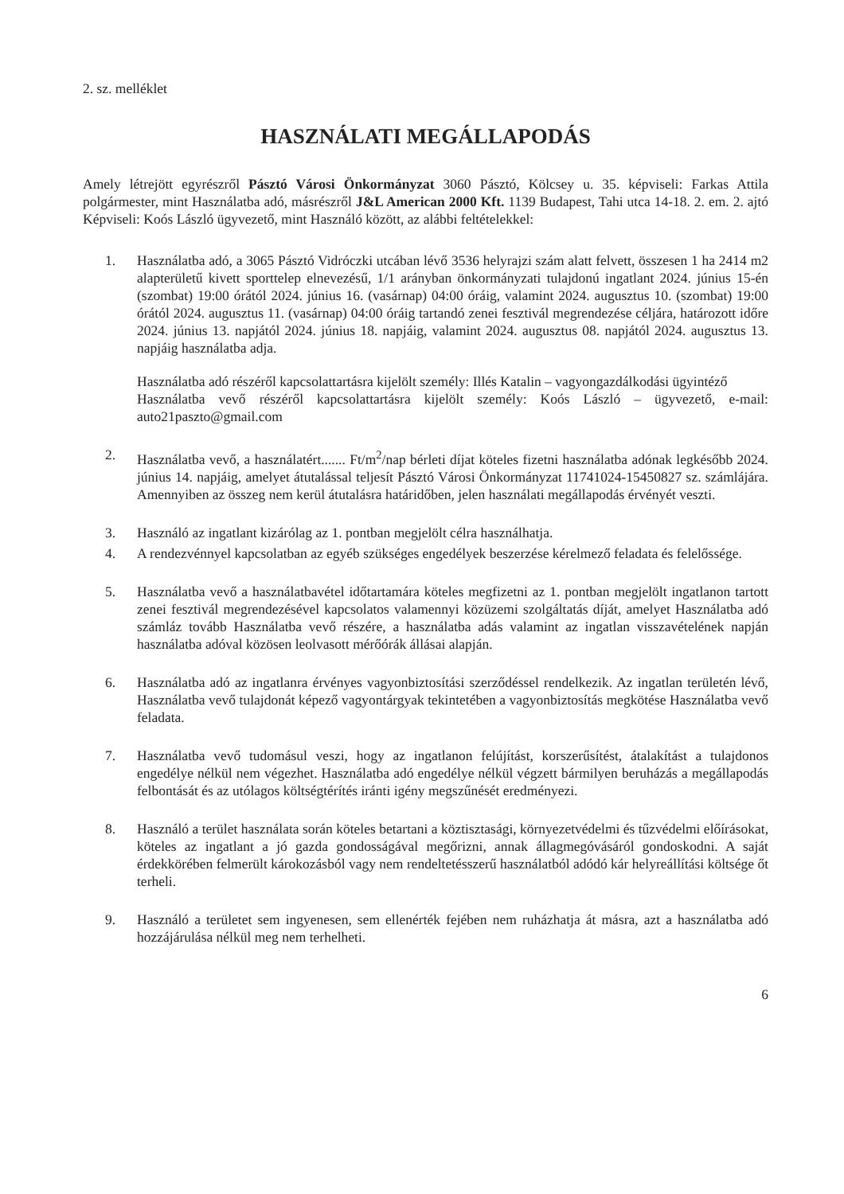2. sz. melléklet
HASZNÁLATI MEGÁLLAPODÁS
Amely létrejött egyrészről Pásztó Városi Önkormányzat 3060 Pásztó, Kölcsey u. 35. képviseli: Farkas Attila polgármester, mint Használatba adó, másrészről J&L American 2000 Kft. 1139 Budapest, Tahi utca 14-18. 2. em. 2. ajtó Képviseli: Koós László ügyvezető, mint Használó között, az alábbi feltételekkel:
1. Használatba adó, a 3065 Pásztó Vidróczki utcában lévő 3536 helyrajzi szám alatt felvett, összesen 1 ha 2414 m2 alapterületű kivett sporttelep elnevezésű, 1/1 arányban önkormányzati tulajdonú ingatlant 2024. június 15-én (szombat) 19:00 órától 2024. június 16. (vasárnap) 04:00 óráig, valamint 2024. augusztus 10. (szombat) 19:00 órától 2024. augusztus 11. (vasárnap) 04:00 óráig tartandó zenei fesztivál megrendezése céljára, határozott időre 2024. június 13. napjától 2024. június 18. napjáig, valamint 2024. augusztus 08. napjától 2024. augusztus 13. napjáig használatba adja.
Használatba adó részéről kapcsolattartásra kijelölt személy: Illés Katalin – vagyongazdálkodási ügyintéző
Használatba vevő részéről kapcsolattartásra kijelölt személy: Koós László – ügyvezető, e-mail: auto21paszto@gmail.com
2. Használatba vevő, a használatért....... Ft/m<sup>2</sup>/nap bérleti díjat köteles fizetni használatba adónak legkésőbb 2024. június 14. napjáig, amelyet átutalással teljesít Pásztó Városi Önkormányzat 11741024-15450827 sz. számlájára. Amennyiben az összeg nem kerül átutalásra határidőben, jelen használati megállapodás érvényét veszti.
3. Használó az ingatlant kizárólag az 1. pontban megjelölt célra használhatja.
4. A rendezvénnyel kapcsolatban az egyéb szükséges engedélyek beszerzése kérelmező feladata és felelőssége.
5. Használatba vevő a használatbavétel időtartamára köteles megfizetni az 1. pontban megjelölt ingatlanon tartott zenei fesztivál megrendezésével kapcsolatos valamennyi közüzemi szolgáltatás díját, amelyet Használatba adó számláz tovább Használatba vevő részére, a használatba adás valamint az ingatlan visszavételének napján használatba adóval közösen leolvasott mérőórák állásai alapján.
6. Használatba adó az ingatlanra érvényes vagyonbiztosítási szerződéssel rendelkezik. Az ingatlan területén lévő, Használatba vevő tulajdonát képező vagyontárgyak tekintetében a vagyonbiztosítás megkötése Használatba vevő feladata.
7. Használatba vevő tudomásul veszi, hogy az ingatlanon felújítást, korszerűsítést, átalakítást a tulajdonos engedélye nélkül nem végezhet. Használatba adó engedélye nélkül végzett bármilyen beruházás a megállapodás felbontását és az utólagos költségtérítés iránti igény megszűnését eredményezi.
8. Használó a terület használata során köteles betartani a köztisztasági, környezetvédelmi és tűzvédelmi előírásokat, köteles az ingatlant a jó gazda gondosságával megőrizni, annak állagmegóvásáról gondoskodni. A saját érdekkörében felmerült károkozásból vagy nem rendeltetésszerű használatból adódó kár helyreállítási költsége őt terheli.
9. Használó a területet sem ingyenesen, sem ellenérték fejében nem ruházhatja át másra, azt a használatba adó hozzájárulása nélkül meg nem terhelheti.
6